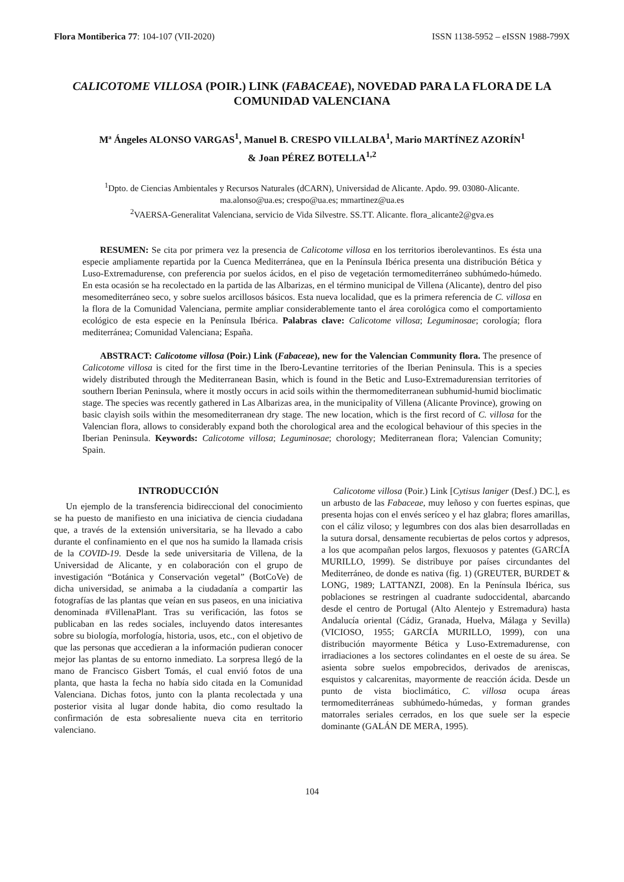Flora Montiberica 77: 104-107 (VII-2020) ISSN 1138-5952 – eISSN 1988-799X
CALICOTOME VILLOSA (POIR.) LINK (FABACEAE), NOVEDAD PARA LA FLORA DE LA COMUNIDAD VALENCIANA
Mª Ángeles ALONSO VARGAS<sup>1</sup>, Manuel B. CRESPO VILLALBA<sup>1</sup>, Mario MARTÍNEZ AZORÍN<sup>1</sup>
& Joan PÉREZ BOTELLA<sup>1,2</sup>
<sup>1</sup> Dpto. de Ciencias Ambientales y Recursos Naturales (dCARN), Universidad de Alicante. Apdo. 99. 03080-Alicante.
ma.alonso@ua.es; crespo@ua.es; mmartinez@ua.es
<sup>2</sup> VAERSA-Generalitat Valenciana, servicio de Vida Silvestre. SS.TT. Alicante. flora_alicante2@gva.es
RESUMEN: Se cita por primera vez la presencia de Calicotome villosa en los territorios iberolevantinos. Es ésta una especie ampliamente repartida por la Cuenca Mediterránea, que en la Península Ibérica presenta una distribución Bética y Luso-Extremadurense, con preferencia por suelos ácidos, en el piso de vegetación termomediterráneo subhúmedo-húmedo. En esta ocasión se ha recolectado en la partida de las Albarizas, en el término municipal de Villena (Alicante), dentro del piso mesomediterráneo seco, y sobre suelos arcillosos básicos. Esta nueva localidad, que es la primera referencia de C. villosa en la flora de la Comunidad Valenciana, permite ampliar considerablemente tanto el área corológica como el comportamiento ecológico de esta especie en la Península Ibérica. Palabras clave: Calicotome villosa; Leguminosae; corología; flora mediterránea; Comunidad Valenciana; España.
ABSTRACT: Calicotome villosa (Poir.) Link (Fabaceae), new for the Valencian Community flora. The presence of Calicotome villosa is cited for the first time in the Ibero-Levantine territories of the Iberian Peninsula. This is a species widely distributed through the Mediterranean Basin, which is found in the Betic and Luso-Extremadurensian territories of southern Iberian Peninsula, where it mostly occurs in acid soils within the thermomediterranean subhumid-humid bioclimatic stage. The species was recently gathered in Las Albarizas area, in the municipality of Villena (Alicante Province), growing on basic clayish soils within the mesomediterranean dry stage. The new location, which is the first record of C. villosa for the Valencian flora, allows to considerably expand both the chorological area and the ecological behaviour of this species in the Iberian Peninsula. Keywords: Calicotome villosa; Leguminosae; chorology; Mediterranean flora; Valencian Comunity; Spain.
INTRODUCCIÓN
Un ejemplo de la transferencia bidireccional del conocimiento se ha puesto de manifiesto en una iniciativa de ciencia ciudadana que, a través de la extensión universitaria, se ha llevado a cabo durante el confinamiento en el que nos ha sumido la llamada crisis de la COVID-19. Desde la sede universitaria de Villena, de la Universidad de Alicante, y en colaboración con el grupo de investigación “Botánica y Conservación vegetal” (BotCoVe) de dicha universidad, se animaba a la ciudadanía a compartir las fotografías de las plantas que veían en sus paseos, en una iniciativa denominada #VillenaPlant. Tras su verificación, las fotos se publicaban en las redes sociales, incluyendo datos interesantes sobre su biología, morfología, historia, usos, etc., con el objetivo de que las personas que accedieran a la información pudieran conocer mejor las plantas de su entorno inmediato. La sorpresa llegó de la mano de Francisco Gisbert Tomás, el cual envió fotos de una planta, que hasta la fecha no había sido citada en la Comunidad Valenciana. Dichas fotos, junto con la planta recolectada y una posterior visita al lugar donde habita, dio como resultado la confirmación de esta sobresaliente nueva cita en territorio valenciano.
Calicotome villosa (Poir.) Link [Cytisus laniger (Desf.) DC.], es un arbusto de las Fabaceae, muy leñoso y con fuertes espinas, que presenta hojas con el envés seríceo y el haz glabra; flores amarillas, con el cáliz viloso; y legumbres con dos alas bien desarrolladas en la sutura dorsal, densamente recubiertas de pelos cortos y adpresos, a los que acompañan pelos largos, flexuosos y patentes (GARCÍA MURILLO, 1999). Se distribuye por países circundantes del Mediterráneo, de donde es nativa (fig. 1) (GREUTER, BURDET & LONG, 1989; LATTANZI, 2008). En la Península Ibérica, sus poblaciones se restringen al cuadrante sudoccidental, abarcando desde el centro de Portugal (Alto Alentejo y Estremadura) hasta Andalucía oriental (Cádiz, Granada, Huelva, Málaga y Sevilla) (VICIOSO, 1955; GARCÍA MURILLO, 1999), con una distribución mayormente Bética y Luso-Extremadurense, con irradiaciones a los sectores colindantes en el oeste de su área. Se asienta sobre suelos empobrecidos, derivados de areniscas, esquistos y calcarenitas, mayormente de reacción ácida. Desde un punto de vista bioclimático, C. villosa ocupa áreas termomediterráneas subhúmedo-húmedas, y forman grandes matorrales seriales cerrados, en los que suele ser la especie dominante (GALÁN DE MERA, 1995).
104